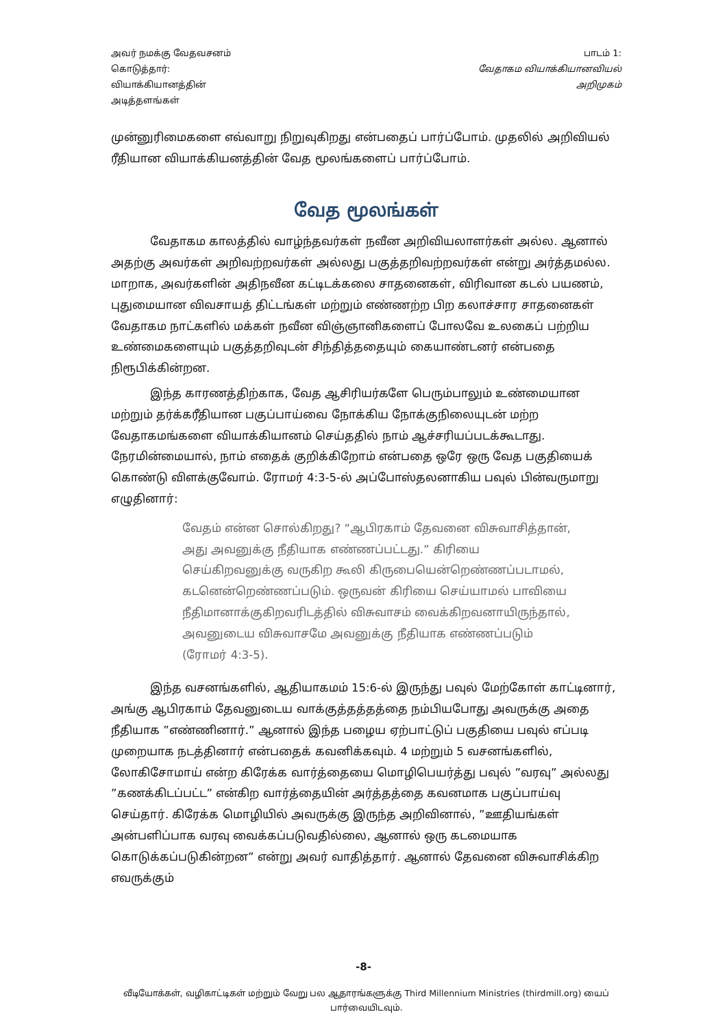அவர் நமக்கு வேதவசனம்
கொடுத்தார்:
வியாக்கியானத்தின்
அடித்தளங்கள்
பாடம் 1:
வேதாகம வியாக்கியானவியல்
அறிமுகம்
முன்னுரிமைகளை எவ்வாறு நிறுவுகிறது என்பதைப் பார்ப்போம். முதலில் அறிவியல் ரீதியான வியாக்கியனத்தின் வேத மூலங்களைப் பார்ப்போம்.
வேத மூலங்கள்
வேதாகம காலத்தில் வாழ்ந்தவர்கள் நவீன அறிவியலாளர்கள் அல்ல. ஆனால் அதற்கு அவர்கள் அறிவற்றவர்கள் அல்லது பகுத்தறிவற்றவர்கள் என்று அர்த்தமல்ல. மாறாக, அவர்களின் அதிநவீன கட்டிடக்கலை சாதனைகள், விரிவான கடல் பயணம், புதுமையான விவசாயத் திட்டங்கள் மற்றும் எண்ணற்ற பிற கலாச்சார சாதனைகள் வேதாகம நாட்களில் மக்கள் நவீன விஞ்ஞானிகளைப் போலவே உலகைப் பற்றிய உண்மைகளையும் பகுத்தறிவுடன் சிந்தித்ததையும் கையாண்டனர் என்பதை நிரூபிக்கின்றன.
இந்த காரணத்திற்காக, வேத ஆசிரியர்களே பெரும்பாலும் உண்மையான மற்றும் தர்க்கரீதியான பகுப்பாய்வை நோக்கிய நோக்குநிலையுடன் மற்ற வேதாகமங்களை வியாக்கியானம் செய்ததில் நாம் ஆச்சரியப்படக்கூடாது. நேரமின்மையால், நாம் எதைக் குறிக்கிறோம் என்பதை ஒரே ஒரு வேத பகுதியைக் கொண்டு விளக்குவோம். ரோமர் 4:3-5-ல் அப்போஸ்தலனாகிய பவுல் பின்வருமாறு எழுதினார்:
வேதம் என்ன சொல்கிறது? “ஆபிரகாம் தேவனை விசுவாசித்தான், அது அவனுக்கு நீதியாக எண்ணப்பட்டது.” கிரியை செய்கிறவனுக்கு வருகிற கூலி கிருபையென்றெண்ணப்படாமல், கடனென்றெண்ணப்படும். ஒருவன் கிரியை செய்யாமல் பாவியை நீதிமானாக்குகிறவரிடத்தில் விசுவாசம் வைக்கிறவனாயிருந்தால், அவனுடைய விசுவாசமே அவனுக்கு நீதியாக எண்ணப்படும் (ரோமர் 4:3-5).
இந்த வசனங்களில், ஆதியாகமம் 15:6-ல் இருந்து பவுல் மேற்கோள் காட்டினார், அங்கு ஆபிரகாம் தேவனுடைய வாக்குத்தத்தத்தை நம்பியபோது அவருக்கு அதை நீதியாக ”எண்ணினார்.” ஆனால் இந்த பழைய ஏற்பாட்டுப் பகுதியை பவுல் எப்படி முறையாக நடத்தினார் என்பதைக் கவனிக்கவும். 4 மற்றும் 5 வசனங்களில், லோகிசோமாய் என்ற கிரேக்க வார்த்தையை மொழிபெயர்த்து பவுல் ”வரவு” அல்லது ”கணக்கிடப்பட்ட” என்கிற வார்த்தையின் அர்த்தத்தை கவனமாக பகுப்பாய்வு செய்தார். கிரேக்க மொழியில் அவருக்கு இருந்த அறிவினால், ”ஊதியங்கள் அன்பளிப்பாக வரவு வைக்கப்படுவதில்லை, ஆனால் ஒரு கடமையாக கொடுக்கப்படுகின்றன” என்று அவர் வாதித்தார். ஆனால் தேவனை விசுவாசிக்கிற எவருக்கும்
-8-
வீடியோக்கள், வழிகாட்டிகள் மற்றும் வேறு பல ஆதாரங்களுக்கு Third Millennium Ministries (thirdmill.org) யைப் பார்வையிடவும்.